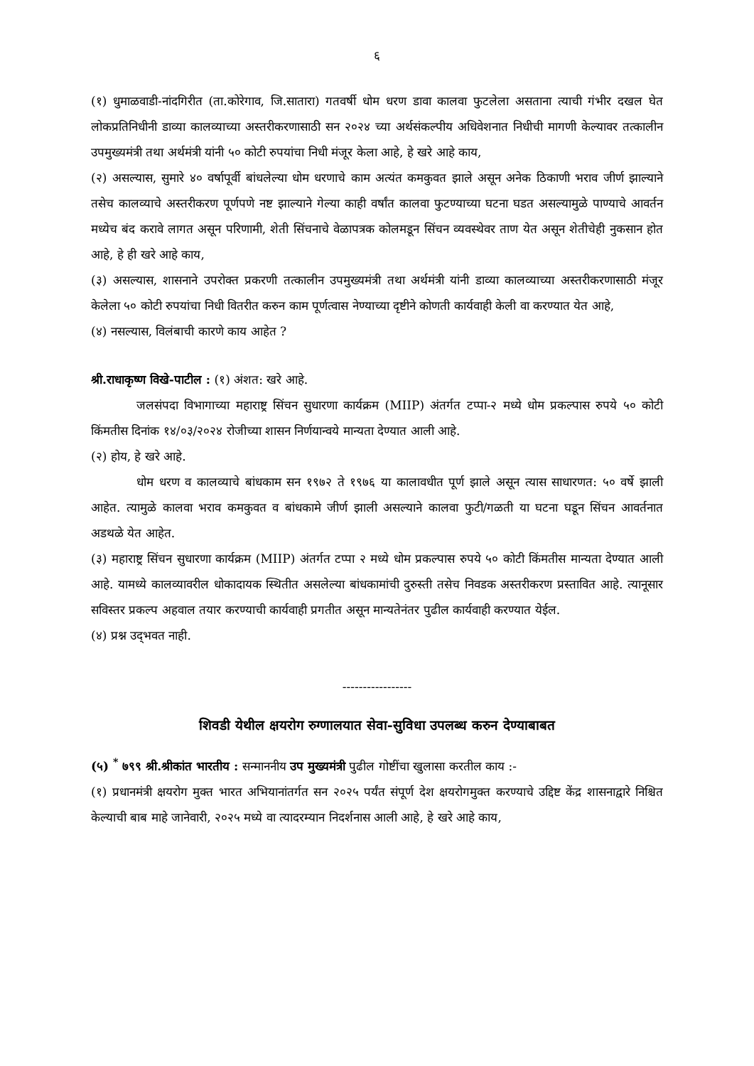६
(१) धुमाळवाडी-नांदगिरीत (ता.कोरेगाव, जि.सातारा) गतवर्षी धोम धरण डावा कालवा फुटलेला असताना त्याची गंभीर दखल घेत लोकप्रतिनिधीनी डाव्या कालव्याच्या अस्तरीकरणासाठी सन २०२४ च्या अर्थसंकल्पीय अधिवेशनात निधीची मागणी केल्यावर तत्कालीन उपमुख्यमंत्री तथा अर्थमंत्री यांनी ५० कोटी रुपयांचा निधी मंजूर केला आहे, हे खरे आहे काय,
(२) असल्यास, सुमारे ४० वर्षापूर्वी बांधलेल्या धोम धरणाचे काम अत्यंत कमकुवत झाले असून अनेक ठिकाणी भराव जीर्ण झाल्याने तसेच कालव्याचे अस्तरीकरण पूर्णपणे नष्ट झाल्याने गेल्या काही वर्षांत कालवा फुटण्याच्या घटना घडत असल्यामुळे पाण्याचे आवर्तन मध्येच बंद करावे लागत असून परिणामी, शेती सिंचनाचे वेळापत्रक कोलमडून सिंचन व्यवस्थेवर ताण येत असून शेतीचेही नुकसान होत आहे, हे ही खरे आहे काय,
(३) असल्यास, शासनाने उपरोक्त प्रकरणी तत्कालीन उपमुख्यमंत्री तथा अर्थमंत्री यांनी डाव्या कालव्याच्या अस्तरीकरणासाठी मंजूर केलेला ५० कोटी रुपयांचा निधी वितरीत करुन काम पूर्णत्वास नेण्याच्या दृष्टीने कोणती कार्यवाही केली वा करण्यात येत आहे,
(४) नसल्यास, विलंबाची कारणे काय आहेत ?
श्री.राधाकृष्ण विखे-पाटील : (१) अंशत: खरे आहे.
जलसंपदा विभागाच्या महाराष्ट्र सिंचन सुधारणा कार्यक्रम (MIIP) अंतर्गत टप्पा-२ मध्ये धोम प्रकल्पास रुपये ५० कोटी किंमतीस दिनांक १४/०३/२०२४ रोजीच्या शासन निर्णयान्वये मान्यता देण्यात आली आहे.
(२) होय, हे खरे आहे.
धोम धरण व कालव्याचे बांधकाम सन १९७२ ते १९७६ या कालावधीत पूर्ण झाले असून त्यास साधारणत: ५० वर्षे झाली आहेत. त्यामुळे कालवा भराव कमकुवत व बांधकामे जीर्ण झाली असल्याने कालवा फुटी/गळती या घटना घडून सिंचन आवर्तनात अडथळे येत आहेत.
(३) महाराष्ट्र सिंचन सुधारणा कार्यक्रम (MIIP) अंतर्गत टप्पा २ मध्ये धोम प्रकल्पास रुपये ५० कोटी किंमतीस मान्यता देण्यात आली आहे. यामध्ये कालव्यावरील धोकादायक स्थितीत असलेल्या बांधकामांची दुरुस्ती तसेच निवडक अस्तरीकरण प्रस्तावित आहे. त्यानूसार सविस्तर प्रकल्प अहवाल तयार करण्याची कार्यवाही प्रगतीत असून मान्यतेनंतर पुढील कार्यवाही करण्यात येईल.
(४) प्रश्न उद्‌भवत नाही.
-----------------
शिवडी येथील क्षयरोग रुग्णालयात सेवा-सुविधा उपलब्ध करुन देण्याबाबत
(५) <sup>*</sup> ७९९ श्री.श्रीकांत भारतीय : सन्माननीय उप मुख्यमंत्री पुढील गोष्टींचा खुलासा करतील काय :-
(१) प्रधानमंत्री क्षयरोग मुक्त भारत अभियानांतर्गत सन २०२५ पर्यंत संपूर्ण देश क्षयरोगमुक्त करण्याचे उद्दिष्ट केंद्र शासनाद्वारे निश्चित केल्याची बाब माहे जानेवारी, २०२५ मध्ये वा त्यादरम्यान निदर्शनास आली आहे, हे खरे आहे काय,